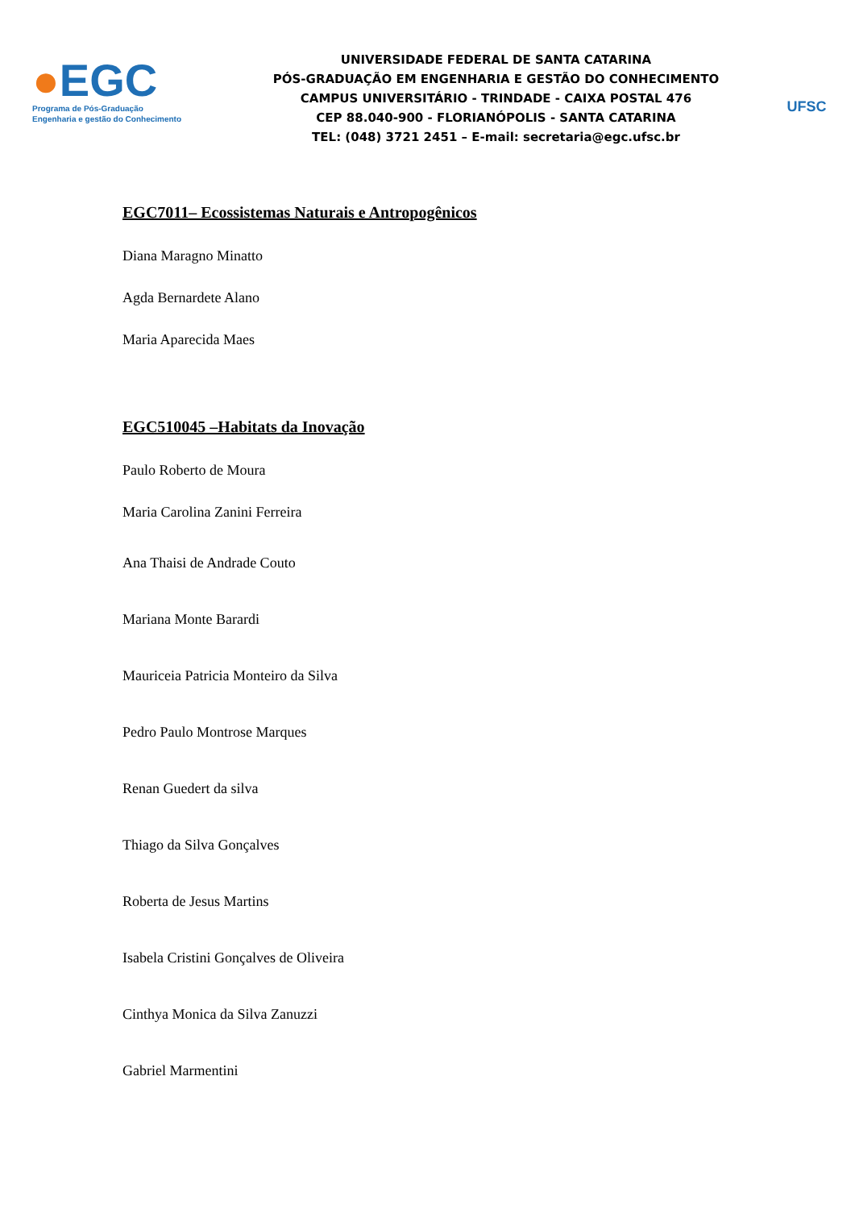●EGC
Programa de Pós-Graduação
Engenharia e gestão do Conhecimento
UNIVERSIDADE FEDERAL DE SANTA CATARINA
PÓS-GRADUAÇÃO EM ENGENHARIA E GESTÃO DO CONHECIMENTO
CAMPUS UNIVERSITÁRIO - TRINDADE - CAIXA POSTAL 476
CEP 88.040-900 - FLORIANÓPOLIS - SANTA CATARINA
TEL: (048) 3721 2451 – E-mail: secretaria@egc.ufsc.br
UFSC
EGC7011– Ecossistemas Naturais e Antropogênicos
Diana Maragno Minatto
Agda Bernardete Alano
Maria Aparecida Maes
EGC510045 –Habitats da Inovação
Paulo Roberto de Moura
Maria Carolina Zanini Ferreira
Ana Thaisi de Andrade Couto
Mariana Monte Barardi
Mauriceia Patricia Monteiro da Silva
Pedro Paulo Montrose Marques
Renan Guedert da silva
Thiago da Silva Gonçalves
Roberta de Jesus Martins
Isabela Cristini Gonçalves de Oliveira
Cinthya Monica da Silva Zanuzzi
Gabriel Marmentini